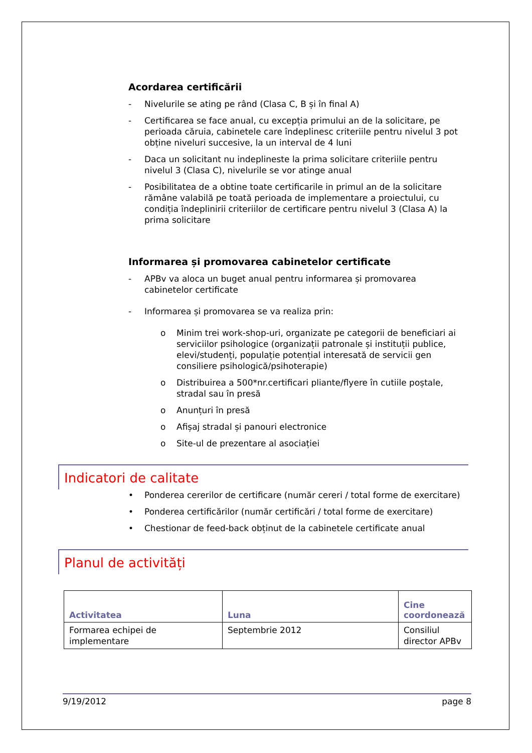Acordarea certificării
- Nivelurile se ating pe rând (Clasa C, B și în final A)
- Certificarea se face anual, cu excepția primului an de la solicitare, pe perioada căruia, cabinetele care îndeplinesc criteriile pentru nivelul 3 pot obține niveluri succesive, la un interval de 4 luni
- Daca un solicitant nu indeplineste la prima solicitare criteriile pentru nivelul 3 (Clasa C), nivelurile se vor atinge anual
- Posibilitatea de a obtine toate certificarile in primul an de la solicitare rămâne valabilă pe toată perioada de implementare a proiectului, cu condiția îndeplinirii criteriilor de certificare pentru nivelul 3 (Clasa A) la prima solicitare
Informarea și promovarea cabinetelor certificate
- APBv va aloca un buget anual pentru informarea și promovarea cabinetelor certificate
- Informarea și promovarea se va realiza prin:
o Minim trei work-shop-uri, organizate pe categorii de beneficiari ai serviciilor psihologice (organizații patronale și instituții publice, elevi/studenți, populație potențial interesată de servicii gen consiliere psihologică/psihoterapie)
o Distribuirea a 500*nr.certificari pliante/flyere în cutiile poștale, stradal sau în presă
o Anunțuri în presă
o Afișaj stradal și panouri electronice
o Site-ul de prezentare al asociației
Indicatori de calitate
• Ponderea cererilor de certificare (număr cereri / total forme de exercitare)
• Ponderea certificărilor (număr certificări / total forme de exercitare)
• Chestionar de feed-back obținut de la cabinetele certificate anual
Planul de activități
| Activitatea | Luna | Cine coordonează |
| --- | --- | --- |
| Formarea echipei de implementare | Septembrie 2012 | Consiliul director APBv |
9/19/2012 page 8